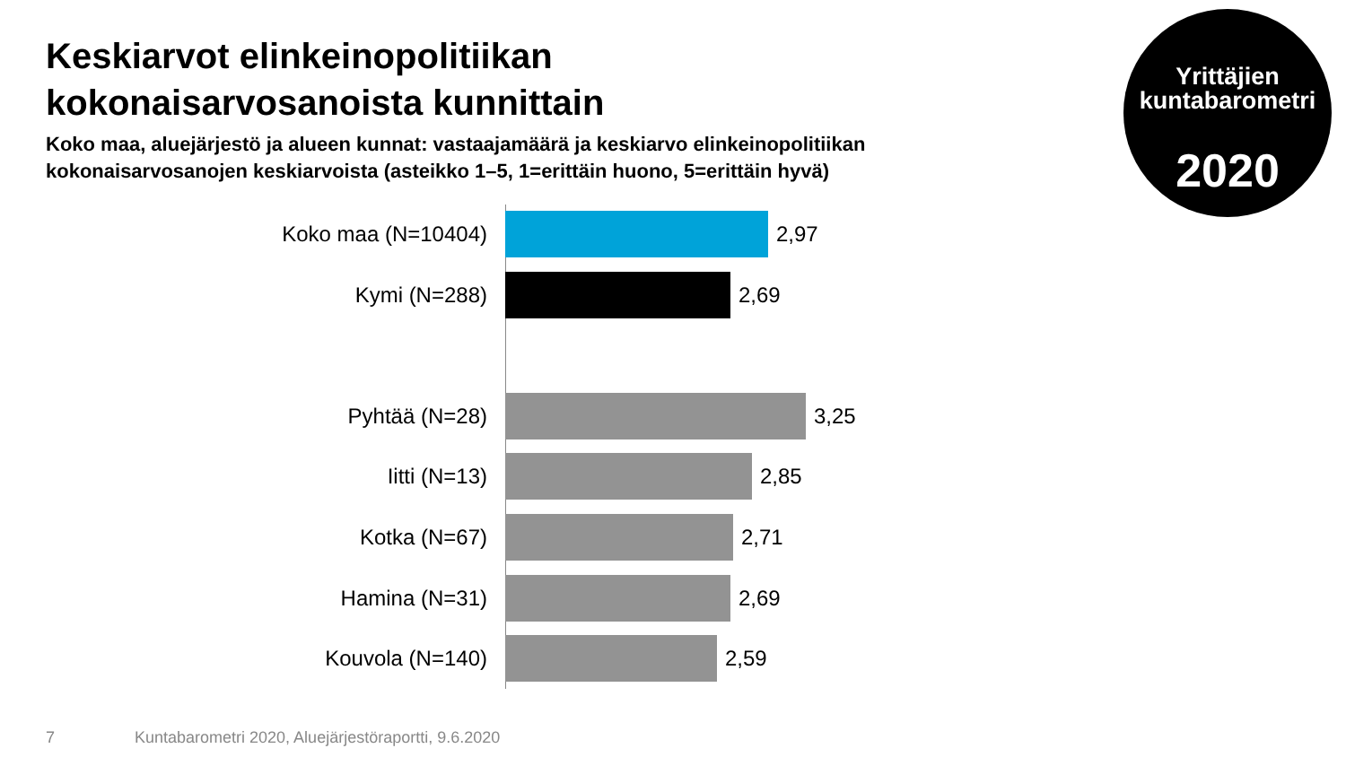Keskiarvot elinkeinopolitiikan
kokonaisarvosanoista kunnittain
Koko maa, aluejärjestö ja alueen kunnat: vastaajamäärä ja keskiarvo elinkeinopolitiikan kokonaisarvosanojen keskiarvoista (asteikko 1–5, 1=erittäin huono, 5=erittäin hyvä)
Yrittäjien
kuntabarometri
2020
Koko maa (N=10404) 2,97
Kymi (N=288) 2,69
Pyhtää (N=28) 3,25
Iitti (N=13) 2,85
Kotka (N=67) 2,71
Hamina (N=31) 2,69
Kouvola (N=140) 2,59
7
Kuntabarometri 2020, Aluejärjestöraportti, 9.6.2020